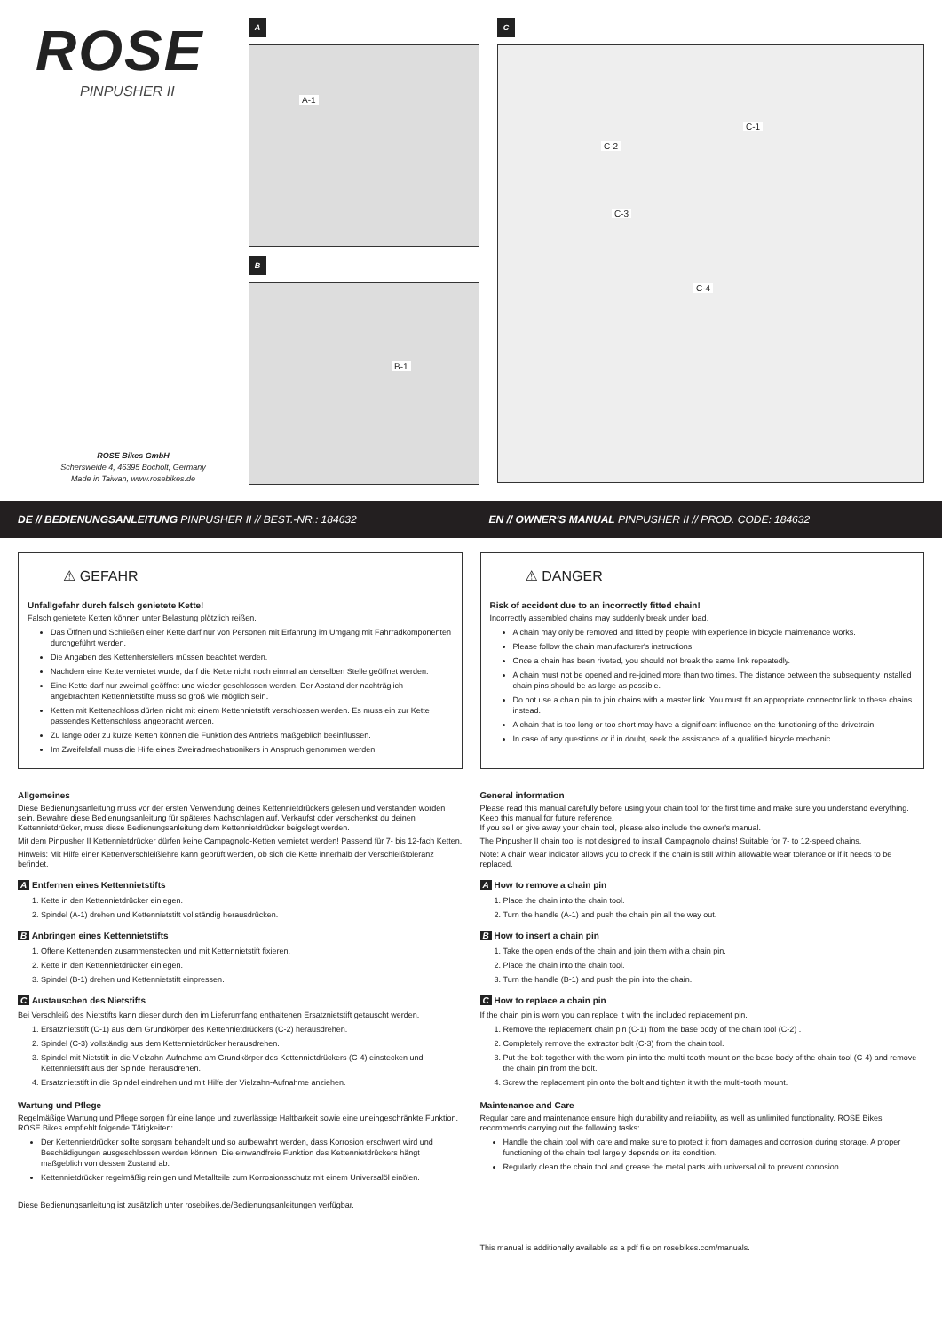ROSE
PINPUSHER II
ROSE Bikes GmbH
Schersweide 4, 46395 Bocholt, Germany
Made in Taiwan, www.rosebikes.de
A
A-1
B
B-1
C
C-1
C-2
C-3
C-4
DE // BEDIENUNGSANLEITUNG PINPUSHER II // BEST.-NR.: 184632
EN // OWNER'S MANUAL PINPUSHER II // PROD. CODE: 184632
⚠ GEFAHR
Unfallgefahr durch falsch genietete Kette!
Falsch genietete Ketten können unter Belastung plötzlich reißen.
Das Öffnen und Schließen einer Kette darf nur von Personen mit Erfahrung im Umgang mit Fahrradkomponenten durchgeführt werden.
Die Angaben des Kettenherstellers müssen beachtet werden.
Nachdem eine Kette vernietet wurde, darf die Kette nicht noch einmal an derselben Stelle geöffnet werden.
Eine Kette darf nur zweimal geöffnet und wieder geschlossen werden. Der Abstand der nachträglich angebrachten Kettennietstifte muss so groß wie möglich sein.
Ketten mit Kettenschloss dürfen nicht mit einem Kettennietstift verschlossen werden. Es muss ein zur Kette passendes Kettenschloss angebracht werden.
Zu lange oder zu kurze Ketten können die Funktion des Antriebs maßgeblich beeinflussen.
Im Zweifelsfall muss die Hilfe eines Zweiradmechatronikers in Anspruch genommen werden.
Allgemeines
Diese Bedienungsanleitung muss vor der ersten Verwendung deines Kettennietdrückers gelesen und verstanden worden sein. Bewahre diese Bedienungsanleitung für späteres Nachschlagen auf. Verkaufst oder verschenkst du deinen Kettennietdrücker, muss diese Bedienungsanleitung dem Kettennietdrücker beigelegt werden.
Mit dem Pinpusher II Kettennietdrücker dürfen keine Campagnolo-Ketten vernietet werden! Passend für 7- bis 12-fach Ketten.
Hinweis: Mit Hilfe einer Kettenverschleißlehre kann geprüft werden, ob sich die Kette innerhalb der Verschleißtoleranz befindet.
A Entfernen eines Kettennietstifts
1. Kette in den Kettennietdrücker einlegen.
2. Spindel (A-1) drehen und Kettennietstift vollständig herausdrücken.
B Anbringen eines Kettennietstifts
1. Offene Kettenenden zusammenstecken und mit Kettennietstift fixieren.
2. Kette in den Kettennietdrücker einlegen.
3. Spindel (B-1) drehen und Kettennietstift einpressen.
C Austauschen des Nietstifts
Bei Verschleiß des Nietstifts kann dieser durch den im Lieferumfang enthaltenen Ersatznietstift getauscht werden.
1. Ersatznietstift (C-1) aus dem Grundkörper des Kettennietdrückers (C-2) herausdrehen.
2. Spindel (C-3) vollständig aus dem Kettennietdrücker herausdrehen.
3. Spindel mit Nietstift in die Vielzahn-Aufnahme am Grundkörper des Kettennietdrückers (C-4) einstecken und Kettennietstift aus der Spindel herausdrehen.
4. Ersatznietstift in die Spindel eindrehen und mit Hilfe der Vielzahn-Aufnahme anziehen.
Wartung und Pflege
Regelmäßige Wartung und Pflege sorgen für eine lange und zuverlässige Haltbarkeit sowie eine uneingeschränkte Funktion. ROSE Bikes empfiehlt folgende Tätigkeiten:
Der Kettennietdrücker sollte sorgsam behandelt und so aufbewahrt werden, dass Korrosion erschwert wird und Beschädigungen ausgeschlossen werden können. Die einwandfreie Funktion des Kettennietdrückers hängt maßgeblich von dessen Zustand ab.
Kettennietdrücker regelmäßig reinigen und Metallteile zum Korrosionsschutz mit einem Universalöl einölen.
Diese Bedienungsanleitung ist zusätzlich unter rosebikes.de/Bedienungsanleitungen verfügbar.
⚠ DANGER
Risk of accident due to an incorrectly fitted chain!
Incorrectly assembled chains may suddenly break under load.
A chain may only be removed and fitted by people with experience in bicycle maintenance works.
Please follow the chain manufacturer's instructions.
Once a chain has been riveted, you should not break the same link repeatedly.
A chain must not be opened and re-joined more than two times. The distance between the subsequently installed chain pins should be as large as possible.
Do not use a chain pin to join chains with a master link. You must fit an appropriate connector link to these chains instead.
A chain that is too long or too short may have a significant influence on the functioning of the drivetrain.
In case of any questions or if in doubt, seek the assistance of a qualified bicycle mechanic.
General information
Please read this manual carefully before using your chain tool for the first time and make sure you understand everything. Keep this manual for future reference.
If you sell or give away your chain tool, please also include the owner's manual.
The Pinpusher II chain tool is not designed to install Campagnolo chains! Suitable for 7- to 12-speed chains.
Note: A chain wear indicator allows you to check if the chain is still within allowable wear tolerance or if it needs to be replaced.
A How to remove a chain pin
1. Place the chain into the chain tool.
2. Turn the handle (A-1) and push the chain pin all the way out.
B How to insert a chain pin
1. Take the open ends of the chain and join them with a chain pin.
2. Place the chain into the chain tool.
3. Turn the handle (B-1) and push the pin into the chain.
C How to replace a chain pin
If the chain pin is worn you can replace it with the included replacement pin.
1. Remove the replacement chain pin (C-1) from the base body of the chain tool (C-2) .
2. Completely remove the extractor bolt (C-3) from the chain tool.
3. Put the bolt together with the worn pin into the multi-tooth mount on the base body of the chain tool (C-4) and remove the chain pin from the bolt.
4. Screw the replacement pin onto the bolt and tighten it with the multi-tooth mount.
Maintenance and Care
Regular care and maintenance ensure high durability and reliability, as well as unlimited functionality. ROSE Bikes recommends carrying out the following tasks:
Handle the chain tool with care and make sure to protect it from damages and corrosion during storage. A proper functioning of the chain tool largely depends on its condition.
Regularly clean the chain tool and grease the metal parts with universal oil to prevent corrosion.
This manual is additionally available as a pdf file on rosebikes.com/manuals.